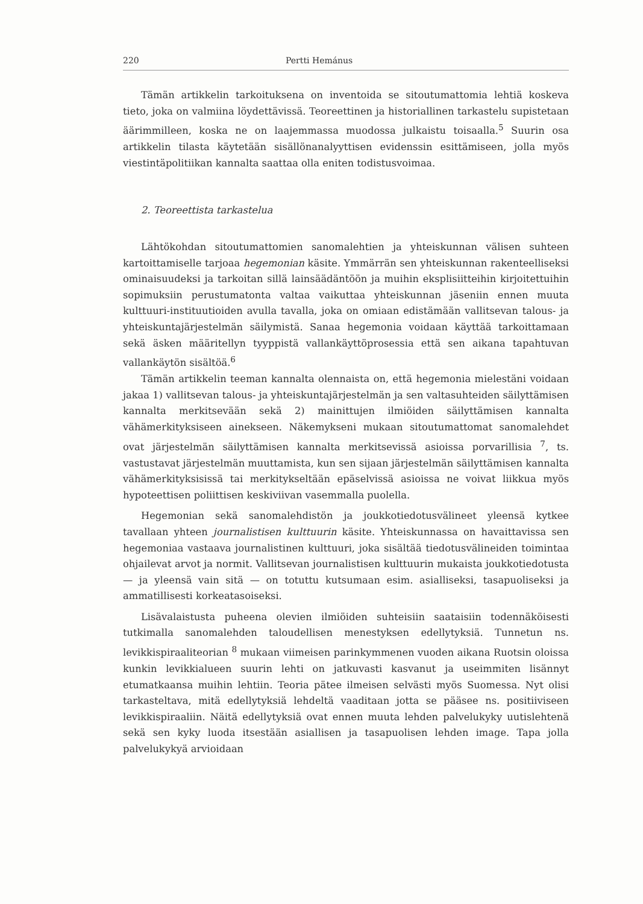220 Pertti Hemánus
Tämän artikkelin tarkoituksena on inventoida se sitoutumattomia lehtiä koskeva tieto, joka on valmiina löydettävissä. Teoreettinen ja historiallinen tarkastelu supistetaan äärimmilleen, koska ne on laajemmassa muodossa julkaistu toisaalla.<sup>5</sup> Suurin osa artikkelin tilasta käytetään sisällönanalyyttisen evidenssin esittämiseen, jolla myös viestintäpolitiikan kannalta saattaa olla eniten todistusvoimaa.
2. Teoreettista tarkastelua
Lähtökohdan sitoutumattomien sanomalehtien ja yhteiskunnan välisen suhteen kartoittamiselle tarjoaa hegemonian käsite. Ymmärrän sen yhteiskunnan rakenteelliseksi ominaisuudeksi ja tarkoitan sillä lainsäädäntöön ja muihin eksplisiitteihin kirjoitettuihin sopimuksiin perustumatonta valtaa vaikuttaa yhteiskunnan jäseniin ennen muuta kulttuuri-instituutioiden avulla tavalla, joka on omiaan edistämään vallitsevan talous- ja yhteiskuntajärjestelmän säilymistä. Sanaa hegemonia voidaan käyttää tarkoittamaan sekä äsken määritellyn tyyppistä vallankäyttöprosessia että sen aikana tapahtuvan vallankäytön sisältöä.<sup>6</sup>
Tämän artikkelin teeman kannalta olennaista on, että hegemonia mielestäni voidaan jakaa 1) vallitsevan talous- ja yhteiskuntajärjestelmän ja sen valtasuhteiden säilyttämisen kannalta merkitsevään sekä 2) mainittujen ilmiöiden säilyttämisen kannalta vähämerkityksiseen ainekseen. Näkemykseni mukaan sitoutumattomat sanomalehdet ovat järjestelmän säilyttämisen kannalta merkitsevissä asioissa porvarillisia <sup>7</sup>, ts. vastustavat järjestelmän muuttamista, kun sen sijaan järjestelmän säilyttämisen kannalta vähämerkityksisissä tai merkitykseltään epäselvissä asioissa ne voivat liikkua myös hypoteettisen poliittisen keskiviivan vasemmalla puolella.
Hegemonian sekä sanomalehdistön ja joukkotiedotusvälineet yleensä kytkee tavallaan yhteen journalistisen kulttuurin käsite. Yhteiskunnassa on havaittavissa sen hegemoniaa vastaava journalistinen kulttuuri, joka sisältää tiedotusvälineiden toimintaa ohjailevat arvot ja normit. Vallitsevan journalistisen kulttuurin mukaista joukkotiedotusta — ja yleensä vain sitä — on totuttu kutsumaan esim. asialliseksi, tasapuoliseksi ja ammatillisesti korkeatasoiseksi.
Lisävalaistusta puheena olevien ilmiöiden suhteisiin saataisiin todennäköisesti tutkimalla sanomalehden taloudellisen menestyksen edellytyksiä. Tunnetun ns. levikkispiraaliteorian <sup>8</sup> mukaan viimeisen parinkymmenen vuoden aikana Ruotsin oloissa kunkin levikkialueen suurin lehti on jatkuvasti kasvanut ja useimmiten lisännyt etumatkaansa muihin lehtiin. Teoria pätee ilmeisen selvästi myös Suomessa. Nyt olisi tarkasteltava, mitä edellytyksiä lehdeltä vaaditaan jotta se pääsee ns. positiiviseen levikkispiraaliin. Näitä edellytyksiä ovat ennen muuta lehden palvelukyky uutislehtenä sekä sen kyky luoda itsestään asiallisen ja tasapuolisen lehden image. Tapa jolla palvelukykyä arvioidaan